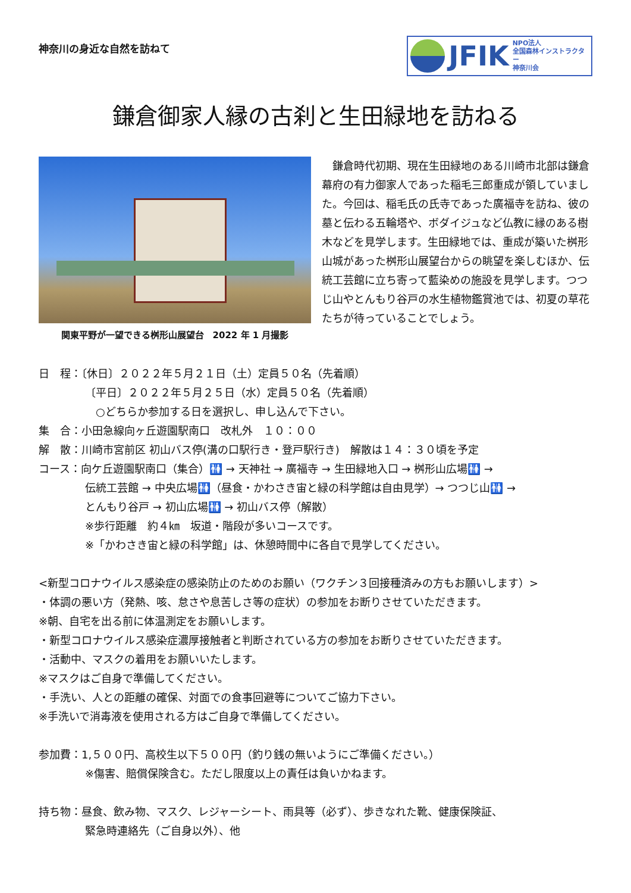神奈川の身近な自然を訪ねて
JFIK
NPO法人
全国森林インストラクター
神奈川会
鎌倉御家人縁の古刹と生田緑地を訪ねる
関東平野が一望できる桝形山展望台　2022 年 1 月撮影
　鎌倉時代初期、現在生田緑地のある川崎市北部は鎌倉幕府の有力御家人であった稲毛三郎重成が領していました。今回は、稲毛氏の氏寺であった廣福寺を訪ね、彼の墓と伝わる五輪塔や、ボダイジュなど仏教に縁のある樹木などを見学します。生田緑地では、重成が築いた桝形山城があった桝形山展望台からの眺望を楽しむほか、伝統工芸館に立ち寄って藍染めの施設を見学します。つつじ山やとんもり谷戸の水生植物鑑賞池では、初夏の草花たちが待っていることでしょう。
日　程：〔休日〕２０２２年５月２１日（土）定員５０名（先着順）
〔平日〕２０２２年５月２５日（水）定員５０名（先着順）
　○どちらか参加する日を選択し、申し込んで下さい。
集　合：小田急線向ヶ丘遊園駅南口　改札外　１０：００
解　散：川崎市宮前区 初山バス停(溝の口駅行き・登戸駅行き)　解散は１４：３０頃を予定
コース：向ケ丘遊園駅南口（集合）🚻 → 天神社 → 廣福寺 → 生田緑地入口 → 桝形山広場🚻 →
伝統工芸館 → 中央広場🚻（昼食・かわさき宙と緑の科学館は自由見学）→ つつじ山🚻 →
とんもり谷戸 → 初山広場🚻 → 初山バス停（解散）
※歩行距離　約４㎞　坂道・階段が多いコースです。
※「かわさき宙と緑の科学館」は、休憩時間中に各自で見学してください。
<新型コロナウイルス感染症の感染防止のためのお願い（ワクチン３回接種済みの方もお願いします）>
・体調の悪い方（発熱、咳、怠さや息苦しさ等の症状）の参加をお断りさせていただきます。
※朝、自宅を出る前に体温測定をお願いします。
・新型コロナウイルス感染症濃厚接触者と判断されている方の参加をお断りさせていただきます。
・活動中、マスクの着用をお願いいたします。
※マスクはご自身で準備してください。
・手洗い、人との距離の確保、対面での食事回避等についてご協力下さい。
※手洗いで消毒液を使用される方はご自身で準備してください。
参加費：1,５００円、高校生以下５００円（釣り銭の無いようにご準備ください。）
※傷害、賠償保険含む。ただし限度以上の責任は負いかねます。
持ち物：昼食、飲み物、マスク、レジャーシート、雨具等（必ず）、歩きなれた靴、健康保険証、
緊急時連絡先（ご自身以外）、他